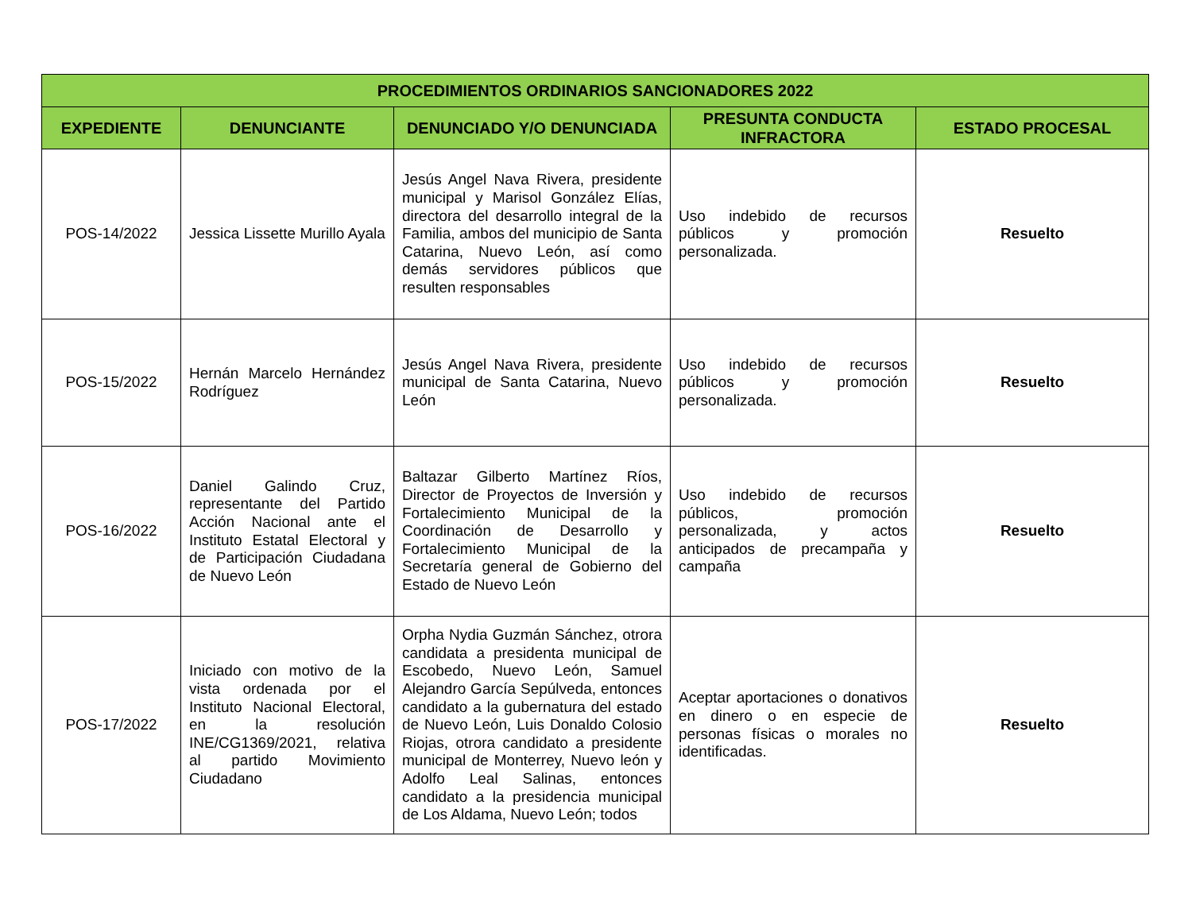| PROCEDIMIENTOS ORDINARIOS SANCIONADORES 2022 | | | | |
| --- | --- | --- | --- | --- |
| EXPEDIENTE | DENUNCIANTE | DENUNCIADO Y/O DENUNCIADA | PRESUNTA CONDUCTA INFRACTORA | ESTADO PROCESAL |
| POS-14/2022 | Jessica Lissette Murillo Ayala | Jesús Angel Nava Rivera, presidente municipal y Marisol González Elías, directora del desarrollo integral de la Familia, ambos del municipio de Santa Catarina, Nuevo León, así como demás servidores públicos que resulten responsables | Uso indebido de recursos públicos y promoción personalizada. | Resuelto |
| POS-15/2022 | Hernán Marcelo Hernández Rodríguez | Jesús Angel Nava Rivera, presidente municipal de Santa Catarina, Nuevo León | Uso indebido de recursos públicos y promoción personalizada. | Resuelto |
| POS-16/2022 | Daniel Galindo Cruz, representante del Partido Acción Nacional ante el Instituto Estatal Electoral y de Participación Ciudadana de Nuevo León | Baltazar Gilberto Martínez Ríos, Director de Proyectos de Inversión y Fortalecimiento Municipal de la Coordinación de Desarrollo y Fortalecimiento Municipal de la Secretaría general de Gobierno del Estado de Nuevo León | Uso indebido de recursos públicos, promoción personalizada, y actos anticipados de precampaña y campaña | Resuelto |
| POS-17/2022 | Iniciado con motivo de la vista ordenada por el Instituto Nacional Electoral, en la resolución INE/CG1369/2021, relativa al partido Movimiento Ciudadano | Orpha Nydia Guzmán Sánchez, otrora candidata a presidenta municipal de Escobedo, Nuevo León, Samuel Alejandro García Sepúlveda, entonces candidato a la gubernatura del estado de Nuevo León, Luis Donaldo Colosio Riojas, otrora candidato a presidente municipal de Monterrey, Nuevo león y Adolfo Leal Salinas, entonces candidato a la presidencia municipal de Los Aldama, Nuevo León; todos | Aceptar aportaciones o donativos en dinero o en especie de personas físicas o morales no identificadas. | Resuelto |